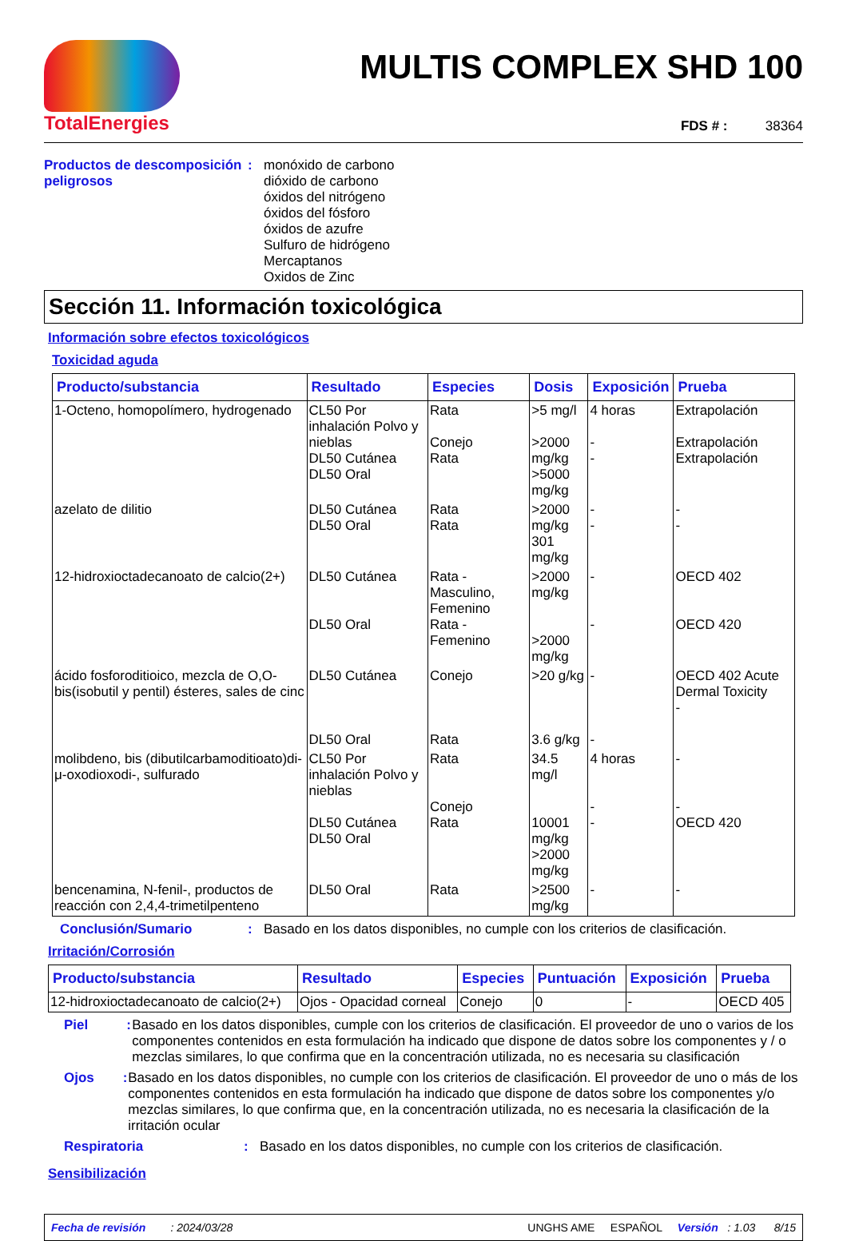TotalEnergies
MULTIS COMPLEX SHD 100
FDS # : 38364
Productos de descomposición peligrosos
: monóxido de carbono
dióxido de carbono
óxidos del nitrógeno
óxidos del fósforo
óxidos de azufre
Sulfuro de hidrógeno
Mercaptanos
Oxidos de Zinc
Sección 11. Información toxicológica
Información sobre efectos toxicológicos
Toxicidad aguda
| Producto/substancia | Resultado | Especies | Dosis | Exposición | Prueba |
| --- | --- | --- | --- | --- | --- |
| 1-Octeno, homopolímero, hydrogenado | CL50 Por inhalación Polvo y nieblas DL50 Cutánea DL50 Oral | Rata Conejo Rata | >5 mg/l >2000 mg/kg >5000 mg/kg | 4 horas - - | Extrapolación Extrapolación Extrapolación |
| azelato de dilitio | DL50 Cutánea DL50 Oral | Rata Rata | >2000 mg/kg 301 mg/kg | - - | - - |
| 12-hidroxioctadecanoato de calcio(2+) | DL50 Cutánea DL50 Oral | Rata - Masculino, Femenino Rata - Femenino | >2000 mg/kg >2000 mg/kg | - - | OECD 402 OECD 420 |
| ácido fosforoditioico, mezcla de O,O-bis(isobutil y pentil) ésteres, sales de cinc | DL50 Cutánea DL50 Oral | Conejo Rata | >20 g/kg 3.6 g/kg | - - | OECD 402 Acute Dermal Toxicity - |
| molibdeno, bis (dibutilcarbamoditioato)di-μ-oxodioxodi-, sulfurado | CL50 Por inhalación Polvo y nieblas DL50 Cutánea DL50 Oral | Rata Conejo Rata | 34.5 mg/l 10001 mg/kg >2000 mg/kg | 4 horas - - | - - OECD 420 |
| bencenamina, N-fenil-, productos de reacción con 2,4,4-trimetilpenteno | DL50 Oral | Rata | >2500 mg/kg | - | - |
Conclusión/Sumario : Basado en los datos disponibles, no cumple con los criterios de clasificación.
Irritación/Corrosión
| Producto/substancia | Resultado | Especies | Puntuación | Exposición | Prueba |
| --- | --- | --- | --- | --- | --- |
| 12-hidroxioctadecanoato de calcio(2+) | Ojos - Opacidad corneal | Conejo | 0 | - | OECD 405 |
Piel : Basado en los datos disponibles, cumple con los criterios de clasificación. El proveedor de uno o varios de los componentes contenidos en esta formulación ha indicado que dispone de datos sobre los componentes y / o mezclas similares, lo que confirma que en la concentración utilizada, no es necesaria su clasificación
Ojos : Basado en los datos disponibles, no cumple con los criterios de clasificación. El proveedor de uno o más de los componentes contenidos en esta formulación ha indicado que dispone de datos sobre los componentes y/o mezclas similares, lo que confirma que, en la concentración utilizada, no es necesaria la clasificación de la irritación ocular
Respiratoria : Basado en los datos disponibles, no cumple con los criterios de clasificación.
Sensibilización
Fecha de revisión : 2024/03/28 UNGHS AME ESPAÑOL Versión : 1.03 8/15